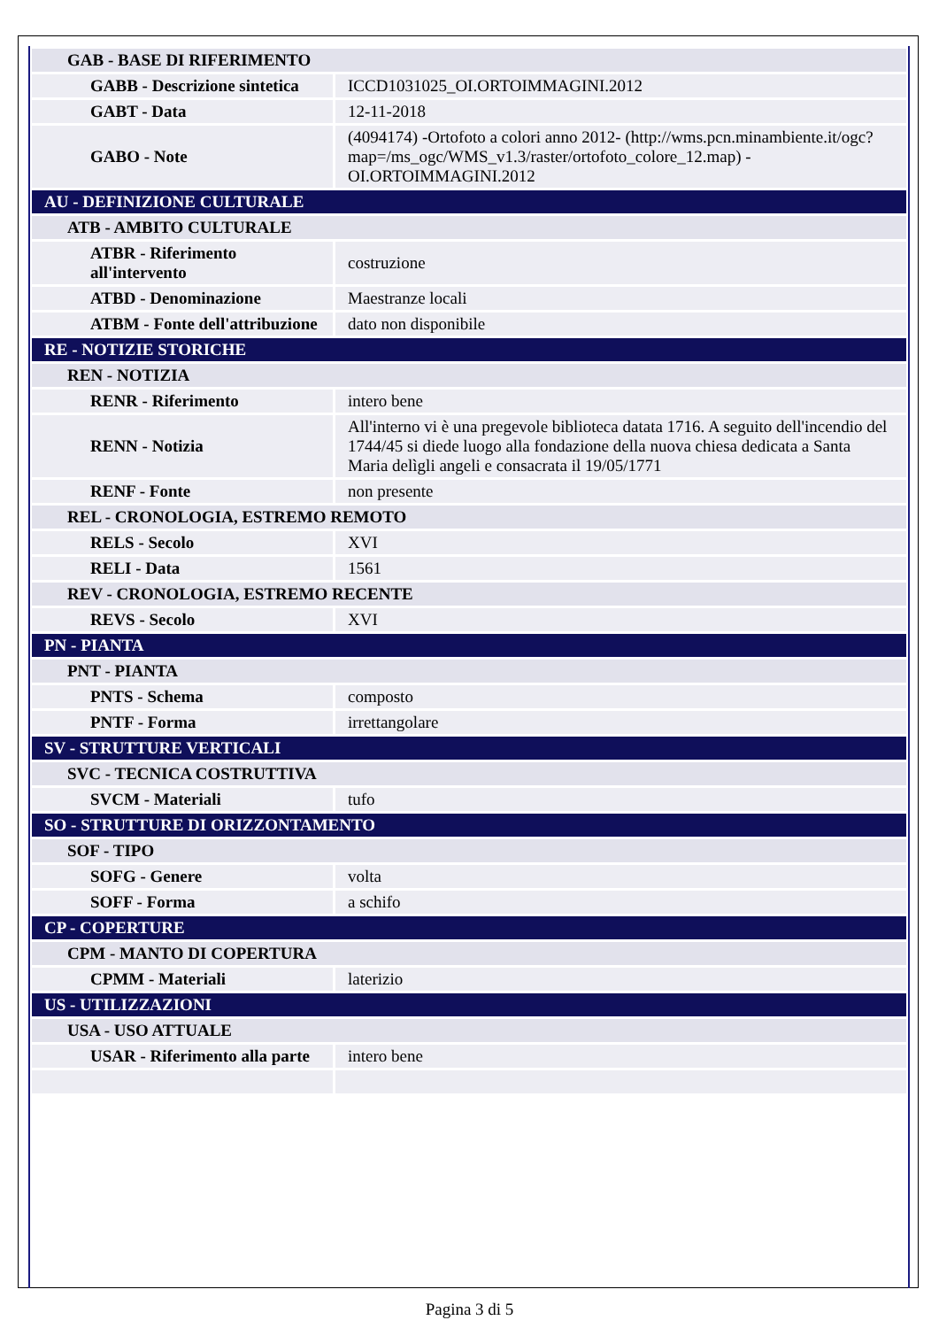| GAB - BASE DI RIFERIMENTO | |
| GABB - Descrizione sintetica | ICCD1031025_OI.ORTOIMMAGINI.2012 |
| GABT - Data | 12-11-2018 |
| GABO - Note | (4094174) -Ortofoto a colori anno 2012- (http://wms.pcn.minambiente.it/ogc?map=/ms_ogc/WMS_v1.3/raster/ortofoto_colore_12.map) -OI.ORTOIMMAGINI.2012 |
| AU - DEFINIZIONE CULTURALE | |
| ATB - AMBITO CULTURALE | |
| ATBR - Riferimento all'intervento | costruzione |
| ATBD - Denominazione | Maestranze locali |
| ATBM - Fonte dell'attribuzione | dato non disponibile |
| RE - NOTIZIE STORICHE | |
| REN - NOTIZIA | |
| RENR - Riferimento | intero bene |
| RENN - Notizia | All'interno vi è una pregevole biblioteca datata 1716. A seguito dell'incendio del 1744/45 si diede luogo alla fondazione della nuova chiesa dedicata a Santa Maria delìgli angeli e consacrata il 19/05/1771 |
| RENF - Fonte | non presente |
| REL - CRONOLOGIA, ESTREMO REMOTO | |
| RELS - Secolo | XVI |
| RELI - Data | 1561 |
| REV - CRONOLOGIA, ESTREMO RECENTE | |
| REVS - Secolo | XVI |
| PN - PIANTA | |
| PNT - PIANTA | |
| PNTS - Schema | composto |
| PNTF - Forma | irrettangolare |
| SV - STRUTTURE VERTICALI | |
| SVC - TECNICA COSTRUTTIVA | |
| SVCM - Materiali | tufo |
| SO - STRUTTURE DI ORIZZONTAMENTO | |
| SOF - TIPO | |
| SOFG - Genere | volta |
| SOFF - Forma | a schifo |
| CP - COPERTURE | |
| CPM - MANTO DI COPERTURA | |
| CPMM - Materiali | laterizio |
| US - UTILIZZAZIONI | |
| USA - USO ATTUALE | |
| USAR - Riferimento alla parte | intero bene |
Pagina 3 di 5